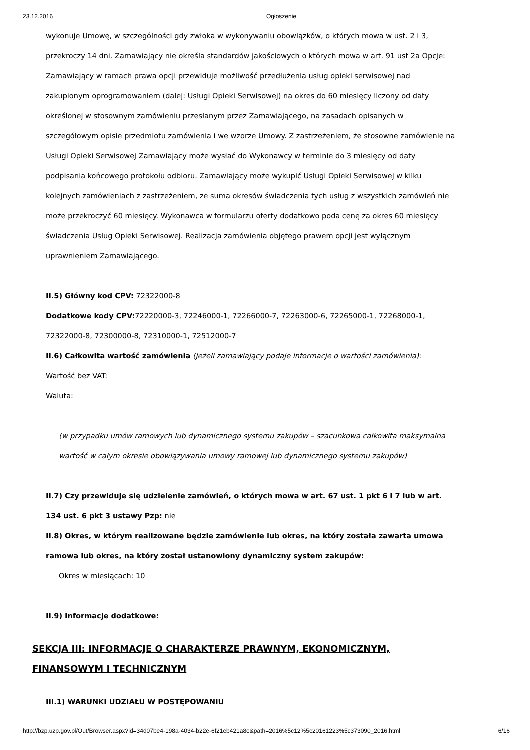23.12.2016 Ogłoszenie
wykonuje Umowę, w szczególności gdy zwłoka w wykonywaniu obowiązków, o których mowa w ust. 2 i 3, przekroczy 14 dni. Zamawiający nie określa standardów jakościowych o których mowa w art. 91 ust 2a Opcje: Zamawiający w ramach prawa opcji przewiduje możliwość przedłużenia usług opieki serwisowej nad zakupionym oprogramowaniem (dalej: Usługi Opieki Serwisowej) na okres do 60 miesięcy liczony od daty określonej w stosownym zamówieniu przesłanym przez Zamawiającego, na zasadach opisanych w szczegółowym opisie przedmiotu zamówienia i we wzorze Umowy. Z zastrzeżeniem, że stosowne zamówienie na Usługi Opieki Serwisowej Zamawiający może wysłać do Wykonawcy w terminie do 3 miesięcy od daty podpisania końcowego protokołu odbioru. Zamawiający może wykupić Usługi Opieki Serwisowej w kilku kolejnych zamówieniach z zastrzeżeniem, ze suma okresów świadczenia tych usług z wszystkich zamówień nie może przekroczyć 60 miesięcy. Wykonawca w formularzu oferty dodatkowo poda cenę za okres 60 miesięcy świadczenia Usług Opieki Serwisowej. Realizacja zamówienia objętego prawem opcji jest wyłącznym uprawnieniem Zamawiającego.
II.5) Główny kod CPV: 72322000-8
Dodatkowe kody CPV: 72220000-3, 72246000-1, 72266000-7, 72263000-6, 72265000-1, 72268000-1, 72322000-8, 72300000-8, 72310000-1, 72512000-7
II.6) Całkowita wartość zamówienia (jeżeli zamawiający podaje informacje o wartości zamówienia):
Wartość bez VAT:
Waluta:
(w przypadku umów ramowych lub dynamicznego systemu zakupów – szacunkowa całkowita maksymalna wartość w całym okresie obowiązywania umowy ramowej lub dynamicznego systemu zakupów)
II.7) Czy przewiduje się udzielenie zamówień, o których mowa w art. 67 ust. 1 pkt 6 i 7 lub w art. 134 ust. 6 pkt 3 ustawy Pzp: nie
II.8) Okres, w którym realizowane będzie zamówienie lub okres, na który została zawarta umowa ramowa lub okres, na który został ustanowiony dynamiczny system zakupów:
Okres w miesiącach: 10
II.9) Informacje dodatkowe:
SEKCJA III: INFORMACJE O CHARAKTERZE PRAWNYM, EKONOMICZNYM, FINANSOWYM I TECHNICZNYM
III.1) WARUNKI UDZIAŁU W POSTĘPOWANIU
http://bzp.uzp.gov.pl/Out/Browser.aspx?id=34d07be4-198a-4034-b22e-6f21eb421a8e&path=2016%5c12%5c20161223%5c373090_2016.html 6/16